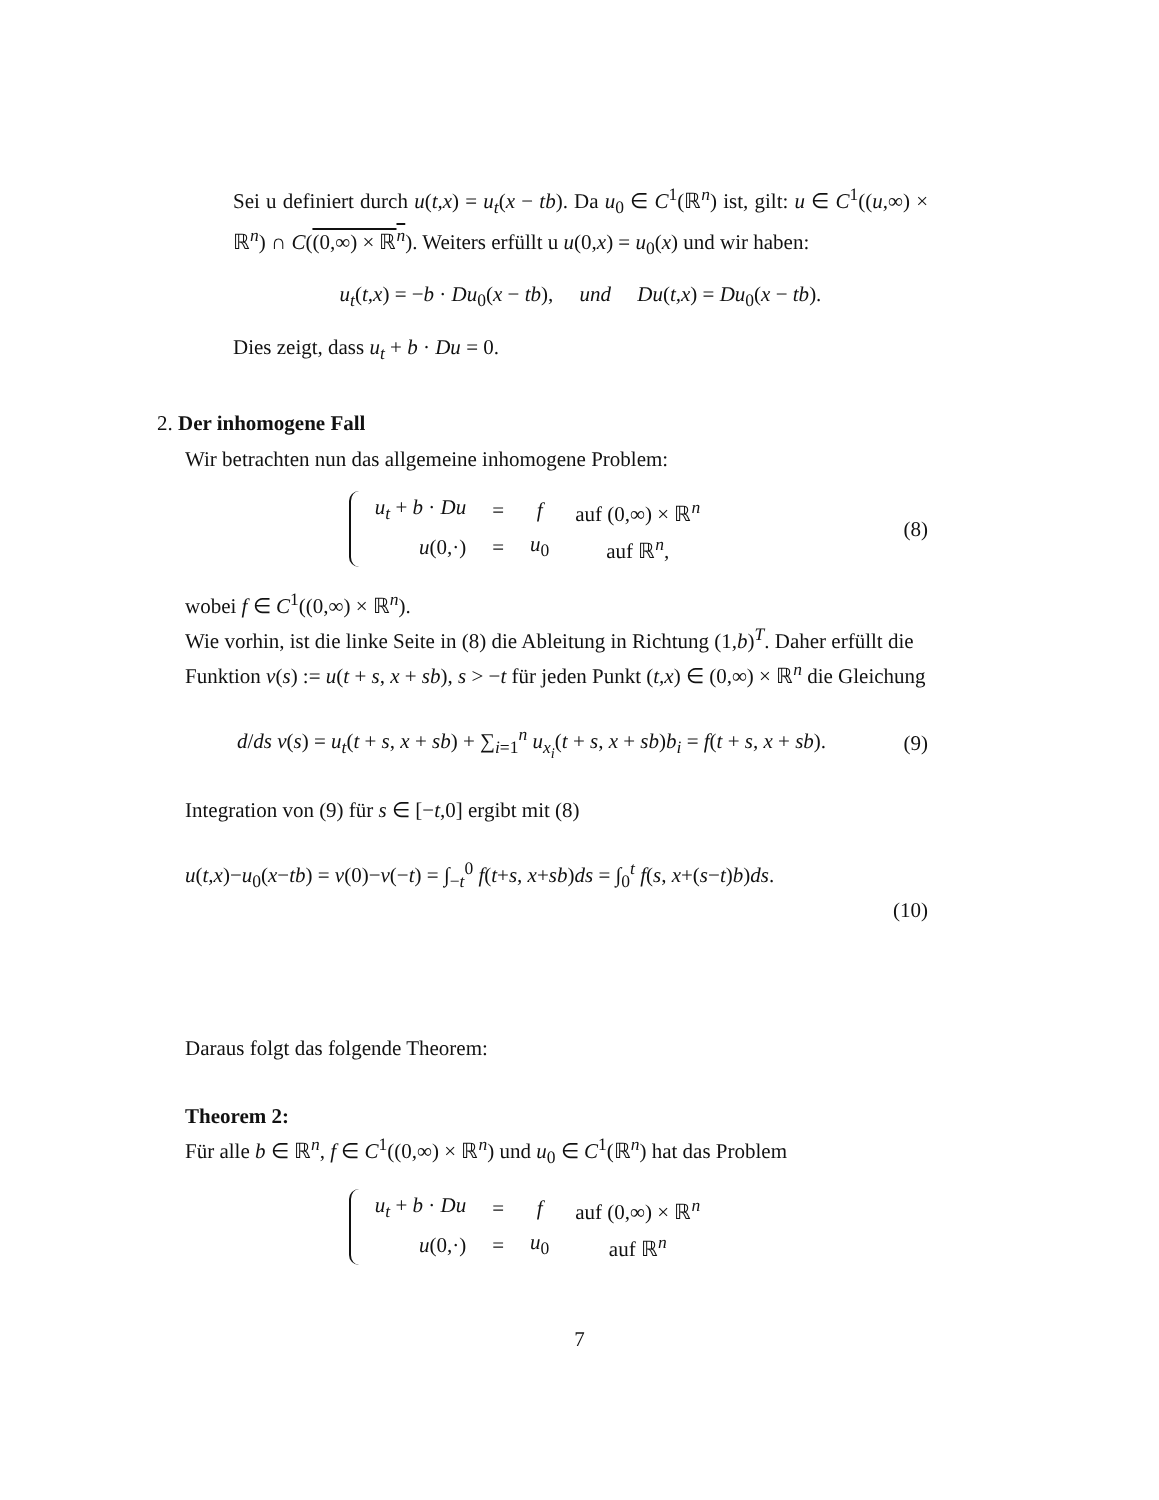Sei u definiert durch u(t,x) = u<sub>t</sub>(x − tb). Da u<sub>0</sub> ∈ C<sup>1</sup>(ℝ<sup>n</sup>) ist, gilt: u ∈ C<sup>1</sup>((u,∞) × ℝ<sup>n</sup>) ∩ C((0,∞) × ℝ<sup>n</sup>). Weiters erfüllt u u(0,x) = u<sub>0</sub>(x) und wir haben:
u<sub>t</sub>(t,x) = −b · Du<sub>0</sub>(x − tb), und Du(t,x) = Du<sub>0</sub>(x − tb).
Dies zeigt, dass u<sub>t</sub> + b · Du = 0.
2. Der inhomogene Fall
Wir betrachten nun das allgemeine inhomogene Problem:
| u<sub>t</sub> + b · Du | = | f | auf (0,∞) × ℝ<sup>n</sup> |
| u (0,·) | = | u<sub>0</sub> | auf ℝ<sup>n</sup>, |
(8)
wobei f ∈ C<sup>1</sup>((0,∞) × ℝ<sup>n</sup>).
Wie vorhin, ist die linke Seite in (8) die Ableitung in Richtung (1,b)<sup>T</sup>. Daher erfüllt die Funktion ν(s) := u(t + s, x + sb), s > −t für jeden Punkt (t,x) ∈ (0,∞) × ℝ<sup>n</sup> die Gleichung
d/ds ν(s) = u<sub>t</sub>(t + s, x + sb) + ∑<sub>i=1</sub><sup>n</sup> u<sub>x<sub>i</sub></sub>(t + s, x + sb)b<sub>i</sub> = f(t + s, x + sb).
(9)
Integration von (9) für s ∈ [−t,0] ergibt mit (8)
u(t,x)−u<sub>0</sub>(x−tb) = ν(0)−ν(−t) = ∫<sub>−t</sub><sup>0</sup> f(t+s, x+sb)ds = ∫<sub>0</sub><sup>t</sup> f(s, x+(s−t)b)ds.
(10)
Daraus folgt das folgende Theorem:
Theorem 2:
Für alle b ∈ ℝ<sup>n</sup>, f ∈ C<sup>1</sup>((0,∞) × ℝ<sup>n</sup>) und u<sub>0</sub> ∈ C<sup>1</sup>(ℝ<sup>n</sup>) hat das Problem
| u<sub>t</sub> + b · Du | = | f | auf (0,∞) × ℝ<sup>n</sup> |
| u (0,·) | = | u<sub>0</sub> | auf ℝ<sup>n</sup> |
7